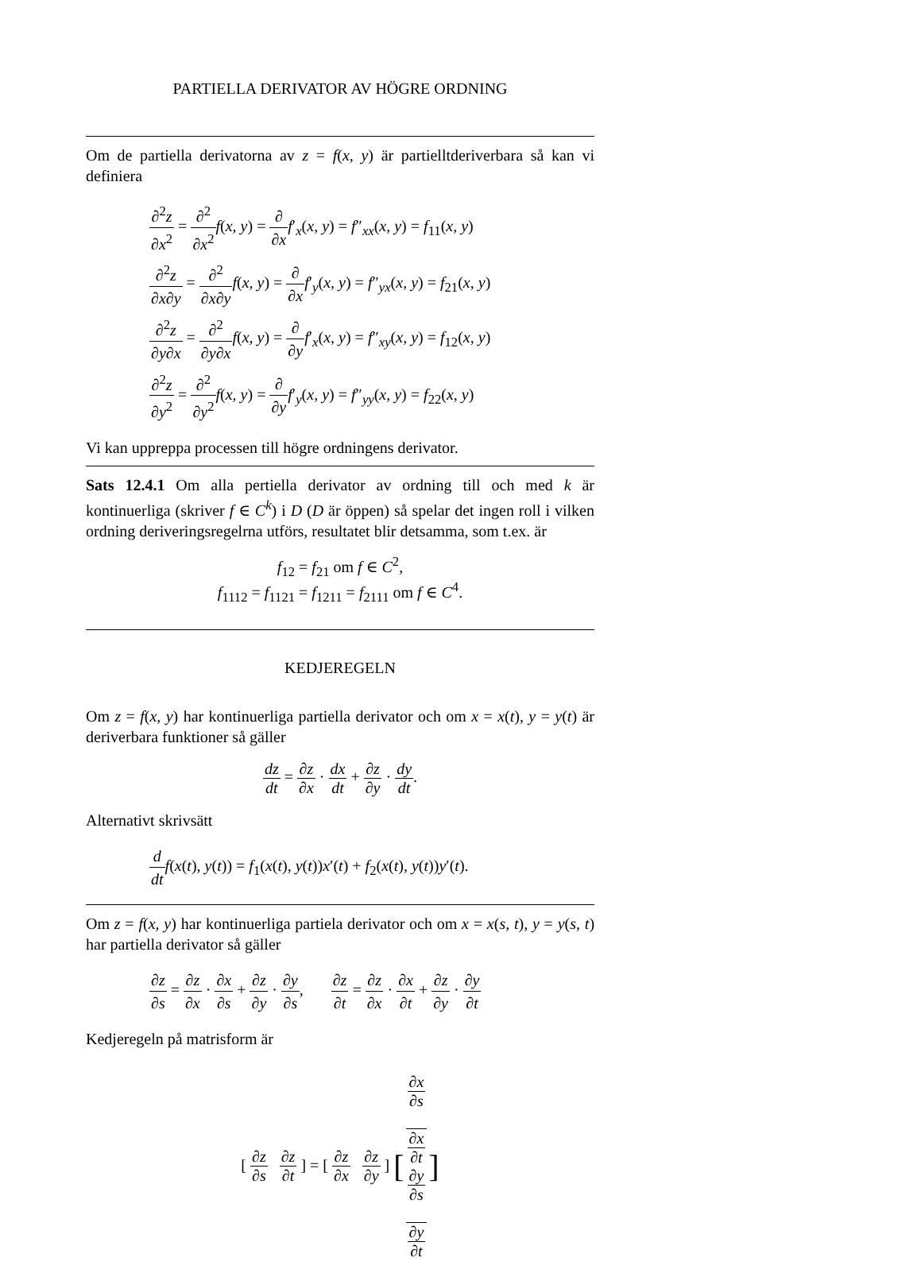PARTIELLA DERIVATOR AV HÖGRE ORDNING
Om de partiella derivatorna av z = f(x, y) är partielltderiverbara så kan vi definiera
∂<sup>2</sup>z ∂x<sup>2</sup> = ∂<sup>2</sup> ∂x<sup>2</sup> f(x, y) = ∂ ∂x f′<sub>x</sub>(x, y) = f″<sub>xx</sub>(x, y) = f<sub>11</sub>(x, y)
∂<sup>2</sup>z ∂x∂y = ∂<sup>2</sup> ∂x∂y f(x, y) = ∂ ∂x f′<sub>y</sub>(x, y) = f″<sub>yx</sub>(x, y) = f<sub>21</sub>(x, y)
∂<sup>2</sup>z ∂y∂x = ∂<sup>2</sup> ∂y∂x f(x, y) = ∂ ∂y f′<sub>x</sub>(x, y) = f″<sub>xy</sub>(x, y) = f<sub>12</sub>(x, y)
∂<sup>2</sup>z ∂y<sup>2</sup> = ∂<sup>2</sup> ∂y<sup>2</sup> f(x, y) = ∂ ∂y f′<sub>y</sub>(x, y) = f″<sub>yy</sub>(x, y) = f<sub>22</sub>(x, y)
Vi kan uppreppa processen till högre ordningens derivator.
Sats 12.4.1 Om alla pertiella derivator av ordning till och med k är kontinuerliga (skriver f ∈ C<sup>k</sup>) i D (D är öppen) så spelar det ingen roll i vilken ordning deriveringsregelrna utförs, resultatet blir detsamma, som t.ex. är
f<sub>12</sub> = f<sub>21</sub> om f ∈ C<sup>2</sup>,
f<sub>1112</sub> = f<sub>1121</sub> = f<sub>1211</sub> = f<sub>2111</sub> om f ∈ C<sup>4</sup>.
KEDJEREGELN
Om z = f(x, y) har kontinuerliga partiella derivator och om x = x(t), y = y(t) är deriverbara funktioner så gäller
dz dt = ∂z ∂x · dx dt + ∂z ∂y · dy dt.
Alternativt skrivsätt
d dt f(x(t), y(t)) = f<sub>1</sub>(x(t), y(t))x′(t) + f<sub>2</sub>(x(t), y(t))y′(t).
Om z = f(x, y) har kontinuerliga partiela derivator och om x = x(s, t), y = y(s, t) har partiella derivator så gäller
∂z ∂s = ∂z ∂x · ∂x ∂s + ∂z ∂y · ∂y ∂s, ∂z ∂t = ∂z ∂x · ∂x ∂t + ∂z ∂y · ∂y ∂t
Kedjeregeln på matrisform är
[ ∂z ∂s ∂z ∂t ] = [ ∂z ∂x ∂z ∂y ] [∂x
∂s
∂x
∂t ∂y
∂s
∂y
∂t]